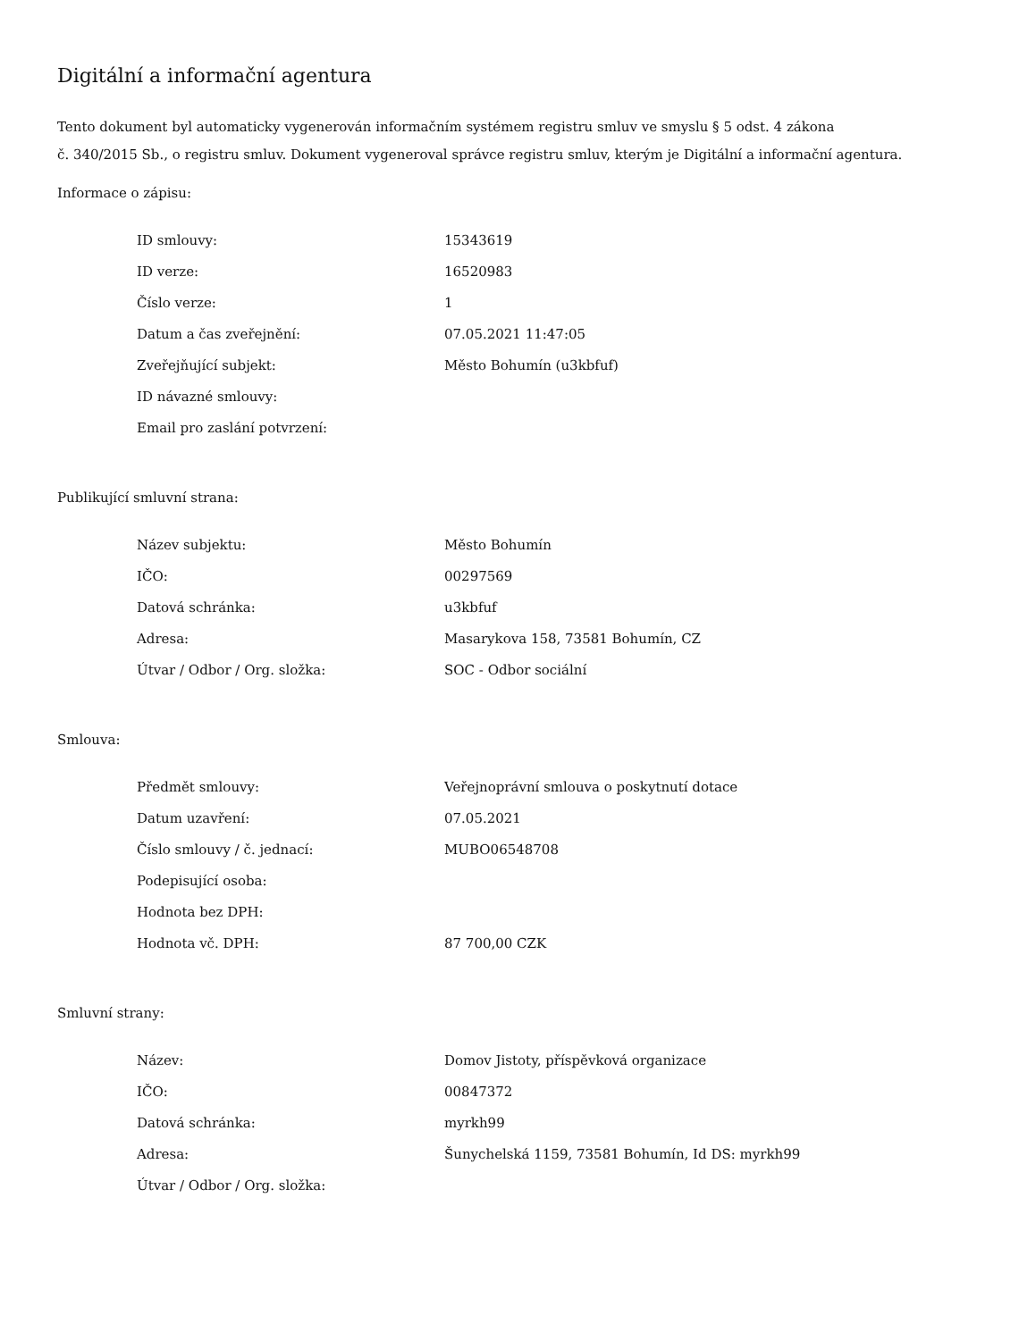Digitální a informační agentura
Tento dokument byl automaticky vygenerován informačním systémem registru smluv ve smyslu § 5 odst. 4 zákona
č. 340/2015 Sb., o registru smluv. Dokument vygeneroval správce registru smluv, kterým je Digitální a informační agentura.
Informace o zápisu:
| ID smlouvy: | 15343619 |
| ID verze: | 16520983 |
| Číslo verze: | 1 |
| Datum a čas zveřejnění: | 07.05.2021 11:47:05 |
| Zveřejňující subjekt: | Město Bohumín (u3kbfuf) |
| ID návazné smlouvy: | |
| Email pro zaslání potvrzení: | |
Publikující smluvní strana:
| Název subjektu: | Město Bohumín |
| IČO: | 00297569 |
| Datová schránka: | u3kbfuf |
| Adresa: | Masarykova 158, 73581 Bohumín, CZ |
| Útvar / Odbor / Org. složka: | SOC - Odbor sociální |
Smlouva:
| Předmět smlouvy: | Veřejnoprávní smlouva o poskytnutí dotace |
| Datum uzavření: | 07.05.2021 |
| Číslo smlouvy / č. jednací: | MUBO06548708 |
| Podepisující osoba: | |
| Hodnota bez DPH: | |
| Hodnota vč. DPH: | 87 700,00 CZK |
Smluvní strany:
| Název: | Domov Jistoty, příspěvková organizace |
| IČO: | 00847372 |
| Datová schránka: | myrkh99 |
| Adresa: | Šunychelská 1159, 73581 Bohumín, Id DS: myrkh99 |
| Útvar / Odbor / Org. složka: | |